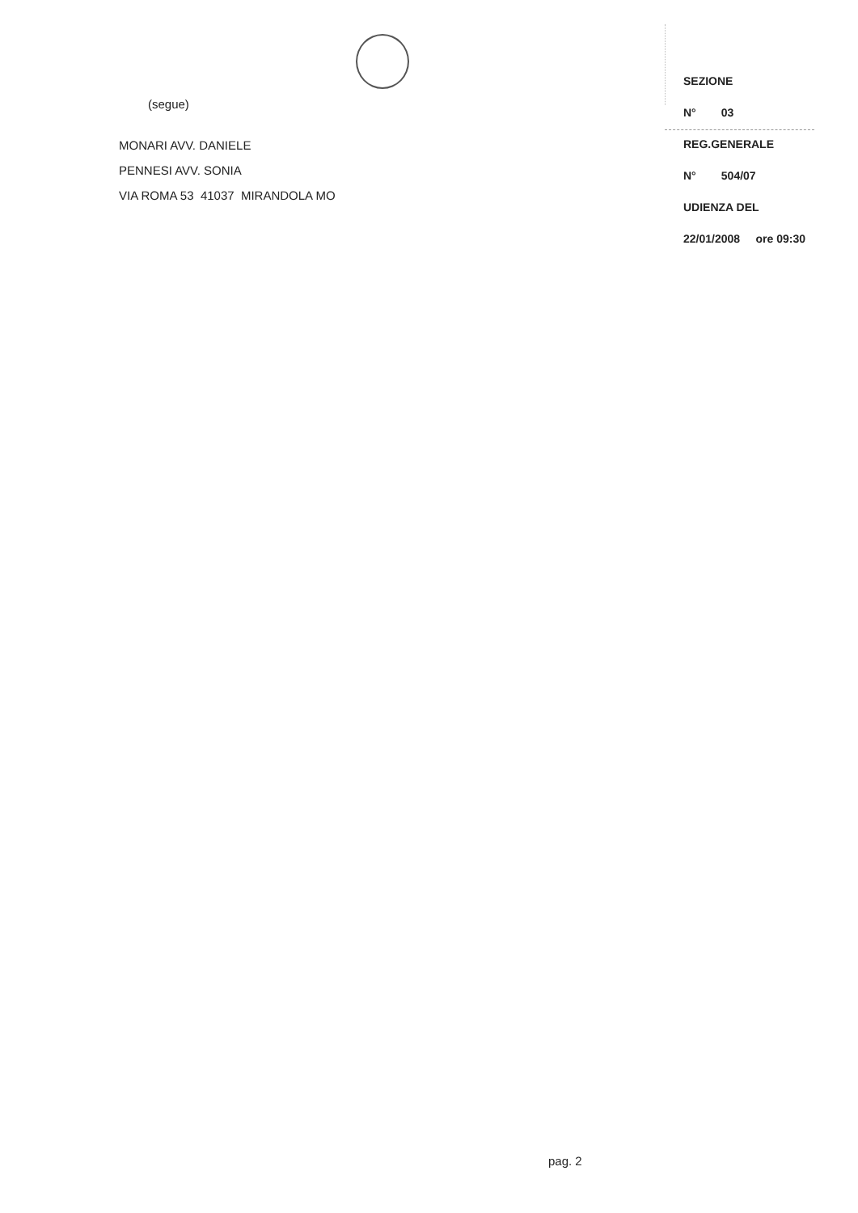(segue)
MONARI AVV. DANIELE
PENNESI AVV. SONIA
VIA ROMA 53 41037 MIRANDOLA MO
SEZIONE
N° 03
REG.GENERALE
N° 504/07
UDIENZA DEL
22/01/2008 ore 09:30
pag. 2